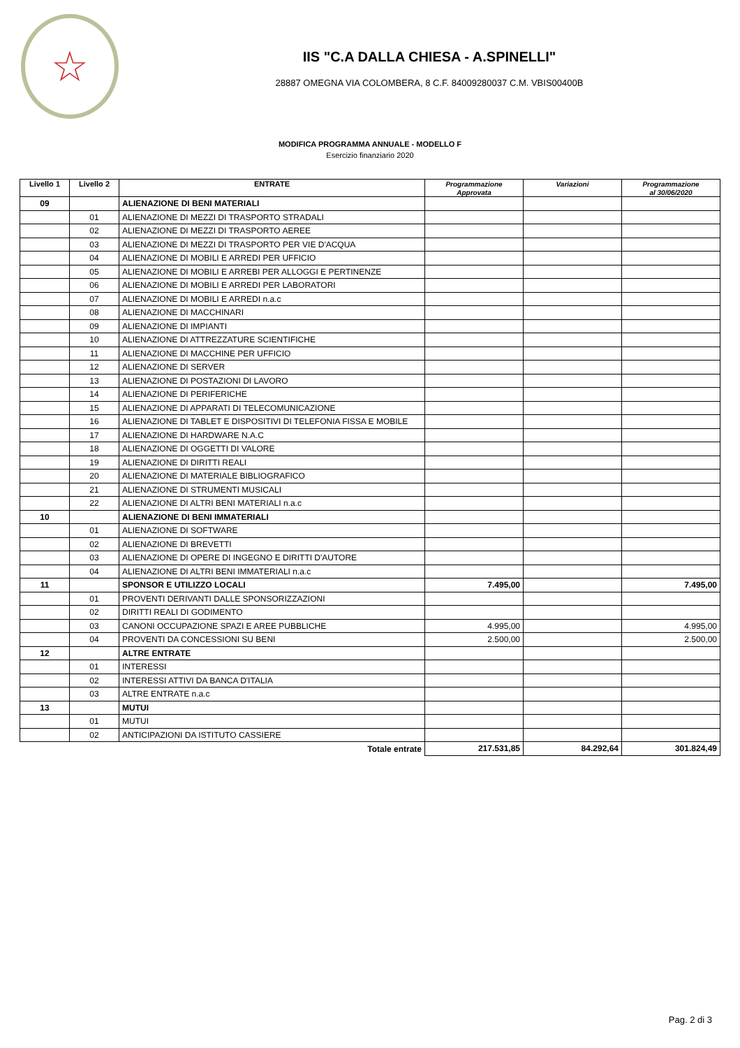☆
IIS "C.A DALLA CHIESA - A.SPINELLI"
28887 OMEGNA VIA COLOMBERA, 8 C.F. 84009280037 C.M. VBIS00400B
MODIFICA PROGRAMMA ANNUALE - MODELLO F
Esercizio finanziario 2020
| Livello 1 | Livello 2 | ENTRATE | Programmazione Approvata | Variazioni | Programmazione al 30/06/2020 |
| --- | --- | --- | --- | --- | --- |
| 09 | | ALIENAZIONE DI BENI MATERIALI | | | |
| | 01 | ALIENAZIONE DI MEZZI DI TRASPORTO STRADALI | | | |
| | 02 | ALIENAZIONE DI MEZZI DI TRASPORTO AEREE | | | |
| | 03 | ALIENAZIONE DI MEZZI DI TRASPORTO PER VIE D'ACQUA | | | |
| | 04 | ALIENAZIONE DI MOBILI E ARREDI PER UFFICIO | | | |
| | 05 | ALIENAZIONE DI MOBILI E ARREBI PER ALLOGGI E PERTINENZE | | | |
| | 06 | ALIENAZIONE DI MOBILI E ARREDI PER LABORATORI | | | |
| | 07 | ALIENAZIONE DI MOBILI E ARREDI n.a.c | | | |
| | 08 | ALIENAZIONE DI MACCHINARI | | | |
| | 09 | ALIENAZIONE DI IMPIANTI | | | |
| | 10 | ALIENAZIONE DI ATTREZZATURE SCIENTIFICHE | | | |
| | 11 | ALIENAZIONE DI MACCHINE PER UFFICIO | | | |
| | 12 | ALIENAZIONE DI SERVER | | | |
| | 13 | ALIENAZIONE DI POSTAZIONI DI LAVORO | | | |
| | 14 | ALIENAZIONE DI PERIFERICHE | | | |
| | 15 | ALIENAZIONE DI APPARATI DI TELECOMUNICAZIONE | | | |
| | 16 | ALIENAZIONE DI TABLET E DISPOSITIVI DI TELEFONIA FISSA E MOBILE | | | |
| | 17 | ALIENAZIONE DI HARDWARE N.A.C | | | |
| | 18 | ALIENAZIONE DI OGGETTI DI VALORE | | | |
| | 19 | ALIENAZIONE DI DIRITTI REALI | | | |
| | 20 | ALIENAZIONE DI MATERIALE BIBLIOGRAFICO | | | |
| | 21 | ALIENAZIONE DI STRUMENTI MUSICALI | | | |
| | 22 | ALIENAZIONE DI ALTRI BENI MATERIALI n.a.c | | | |
| 10 | | ALIENAZIONE DI BENI IMMATERIALI | | | |
| | 01 | ALIENAZIONE DI SOFTWARE | | | |
| | 02 | ALIENAZIONE DI BREVETTI | | | |
| | 03 | ALIENAZIONE DI OPERE DI INGEGNO E DIRITTI D'AUTORE | | | |
| | 04 | ALIENAZIONE DI ALTRI BENI IMMATERIALI n.a.c | | | |
| 11 | | SPONSOR E UTILIZZO LOCALI | 7.495,00 | | 7.495,00 |
| | 01 | PROVENTI DERIVANTI DALLE SPONSORIZZAZIONI | | | |
| | 02 | DIRITTI REALI DI GODIMENTO | | | |
| | 03 | CANONI OCCUPAZIONE SPAZI E AREE PUBBLICHE | 4.995,00 | | 4.995,00 |
| | 04 | PROVENTI DA CONCESSIONI SU BENI | 2.500,00 | | 2.500,00 |
| 12 | | ALTRE ENTRATE | | | |
| | 01 | INTERESSI | | | |
| | 02 | INTERESSI ATTIVI DA BANCA D'ITALIA | | | |
| | 03 | ALTRE ENTRATE n.a.c | | | |
| 13 | | MUTUI | | | |
| | 01 | MUTUI | | | |
| | 02 | ANTICIPAZIONI DA ISTITUTO CASSIERE | | | |
| Totale entrate | | | 217.531,85 | 84.292,64 | 301.824,49 |
Pag. 2 di 3